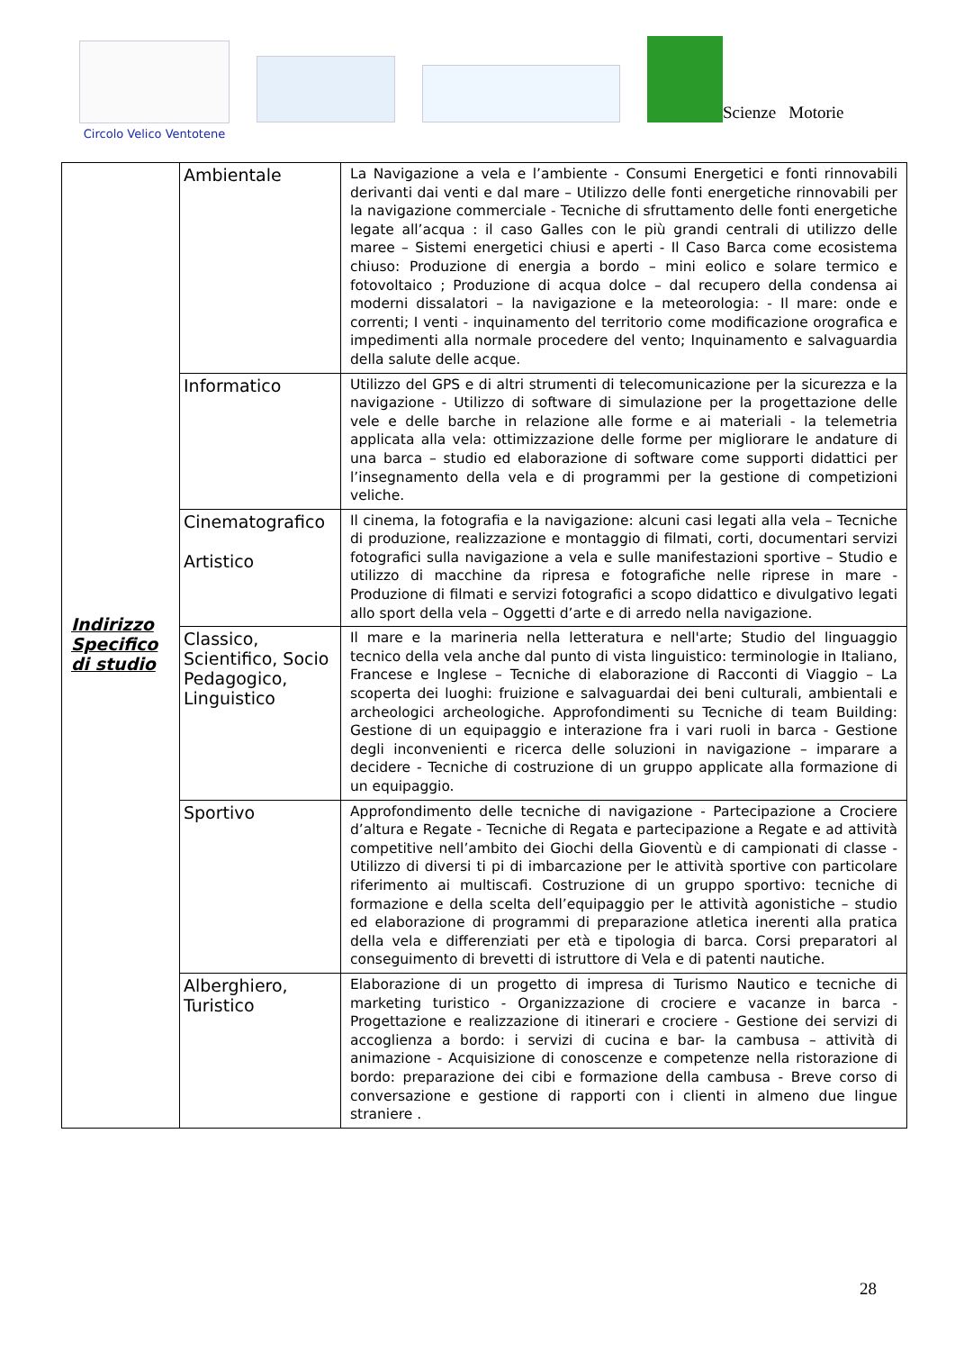Circolo Velico Ventotene
Scienze Motorie
| Indirizzo Specifico di studio | Ambientale | La Navigazione a vela e l’ambiente - Consumi Energetici e fonti rinnovabili derivanti dai venti e dal mare – Utilizzo delle fonti energetiche rinnovabili per la navigazione commerciale - Tecniche di sfruttamento delle fonti energetiche legate all’acqua : il caso Galles con le più grandi centrali di utilizzo delle maree – Sistemi energetici chiusi e aperti - Il Caso Barca come ecosistema chiuso: Produzione di energia a bordo – mini eolico e solare termico e fotovoltaico ; Produzione di acqua dolce – dal recupero della condensa ai moderni dissalatori – la navigazione e la meteorologia: - Il mare: onde e correnti; I venti - inquinamento del territorio come modificazione orografica e impedimenti alla normale procedere del vento; Inquinamento e salvaguardia della salute delle acque. |
| | Informatico | Utilizzo del GPS e di altri strumenti di telecomunicazione per la sicurezza e la navigazione - Utilizzo di software di simulazione per la progettazione delle vele e delle barche in relazione alle forme e ai materiali - la telemetria applicata alla vela: ottimizzazione delle forme per migliorare le andature di una barca – studio ed elaborazione di software come supporti didattici per l’insegnamento della vela e di programmi per la gestione di competizioni veliche. |
| | Cinematografico Artistico | Il cinema, la fotografia e la navigazione: alcuni casi legati alla vela – Tecniche di produzione, realizzazione e montaggio di filmati, corti, documentari servizi fotografici sulla navigazione a vela e sulle manifestazioni sportive – Studio e utilizzo di macchine da ripresa e fotografiche nelle riprese in mare - Produzione di filmati e servizi fotografici a scopo didattico e divulgativo legati allo sport della vela – Oggetti d’arte e di arredo nella navigazione. |
| | Classico, Scientifico, Socio Pedagogico, Linguistico | Il mare e la marineria nella letteratura e nell'arte; Studio del linguaggio tecnico della vela anche dal punto di vista linguistico: terminologie in Italiano, Francese e Inglese – Tecniche di elaborazione di Racconti di Viaggio – La scoperta dei luoghi: fruizione e salvaguardai dei beni culturali, ambientali e archeologici archeologiche. Approfondimenti su Tecniche di team Building: Gestione di un equipaggio e interazione fra i vari ruoli in barca - Gestione degli inconvenienti e ricerca delle soluzioni in navigazione – imparare a decidere - Tecniche di costruzione di un gruppo applicate alla formazione di un equipaggio. |
| | Sportivo | Approfondimento delle tecniche di navigazione - Partecipazione a Crociere d’altura e Regate - Tecniche di Regata e partecipazione a Regate e ad attività competitive nell’ambito dei Giochi della Gioventù e di campionati di classe - Utilizzo di diversi ti pi di imbarcazione per le attività sportive con particolare riferimento ai multiscafi. Costruzione di un gruppo sportivo: tecniche di formazione e della scelta dell’equipaggio per le attività agonistiche – studio ed elaborazione di programmi di preparazione atletica inerenti alla pratica della vela e differenziati per età e tipologia di barca. Corsi preparatori al conseguimento di brevetti di istruttore di Vela e di patenti nautiche. |
| | Alberghiero, Turistico | Elaborazione di un progetto di impresa di Turismo Nautico e tecniche di marketing turistico - Organizzazione di crociere e vacanze in barca - Progettazione e realizzazione di itinerari e crociere - Gestione dei servizi di accoglienza a bordo: i servizi di cucina e bar- la cambusa – attività di animazione - Acquisizione di conoscenze e competenze nella ristorazione di bordo: preparazione dei cibi e formazione della cambusa - Breve corso di conversazione e gestione di rapporti con i clienti in almeno due lingue straniere . |
28